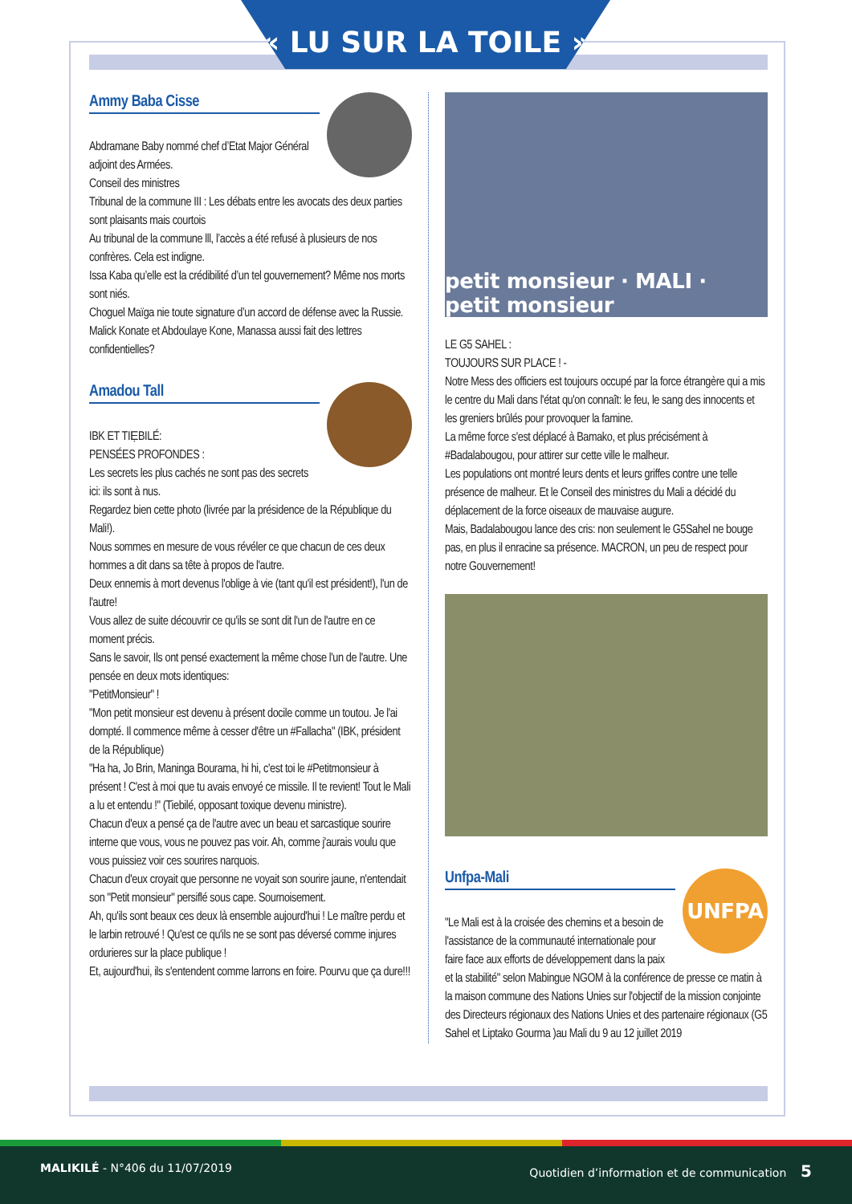« LU SUR LA TOILE »
Ammy Baba Cisse
Abdramane Baby nommé chef d’Etat Major Général adjoint des Armées.
Conseil des ministres
Tribunal de la commune III : Les débats entre les avocats des deux parties sont plaisants mais courtois
Au tribunal de la commune lll, l’accès a été refusé à plusieurs de nos confrères. Cela est indigne.
Issa Kaba qu’elle est la crédibilité d’un tel gouvernement? Même nos morts sont niés.
Choguel Maïga nie toute signature d’un accord de défense avec la Russie.
Malick Konate et Abdoulaye Kone, Manassa aussi fait des lettres confidentielles?
Amadou Tall
IBK ET TIẸBILÉ:
PENSÉES PROFONDES :
Les secrets les plus cachés ne sont pas des secrets ici: ils sont à nus.
Regardez bien cette photo (livrée par la présidence de la République du Mali!).
Nous sommes en mesure de vous révéler ce que chacun de ces deux hommes a dit dans sa tête à propos de l'autre.
Deux ennemis à mort devenus l'oblige à vie (tant qu'il est président!), l'un de l'autre!
Vous allez de suite découvrir ce qu'ils se sont dit l'un de l'autre en ce moment précis.
Sans le savoir, Ils ont pensé exactement la même chose l'un de l'autre. Une pensée en deux mots identiques:
"PetitMonsieur" !
"Mon petit monsieur est devenu à présent docile comme un toutou. Je l'ai dompté. Il commence même à cesser d'être un #Fallacha" (IBK, président de la République)
"Ha ha, Jo Brin, Maninga Bourama, hi hi, c'est toi le #Petitmonsieur à présent ! C'est à moi que tu avais envoyé ce missile. Il te revient! Tout le Mali a lu et entendu !" (Tiebilé, opposant toxique devenu ministre).
Chacun d'eux a pensé ça de l'autre avec un beau et sarcastique sourire interne que vous, vous ne pouvez pas voir. Ah, comme j'aurais voulu que vous puissiez voir ces sourires narquois.
Chacun d'eux croyait que personne ne voyait son sourire jaune, n'entendait son "Petit monsieur" persiflé sous cape. Sournoisement.
Ah, qu'ils sont beaux ces deux là ensemble aujourd'hui ! Le maître perdu et le larbin retrouvé ! Qu'est ce qu'ils ne se sont pas déversé comme injures ordurieres sur la place publique !
Et, aujourd'hui, ils s'entendent comme larrons en foire. Pourvu que ça dure!!!
petit monsieur · MALI · petit monsieur
LE G5 SAHEL :
TOUJOURS SUR PLACE ! -
Notre Mess des officiers est toujours occupé par la force étrangère qui a mis le centre du Mali dans l'état qu'on connaît: le feu, le sang des innocents et les greniers brûlés pour provoquer la famine.
La même force s'est déplacé à Bamako, et plus précisément à #Badalabougou, pour attirer sur cette ville le malheur.
Les populations ont montré leurs dents et leurs griffes contre une telle présence de malheur. Et le Conseil des ministres du Mali a décidé du déplacement de la force oiseaux de mauvaise augure.
Mais, Badalabougou lance des cris: non seulement le G5Sahel ne bouge pas, en plus il enracine sa présence. MACRON, un peu de respect pour notre Gouvernement!
UNFPA
Unfpa-Mali
"Le Mali est à la croisée des chemins et a besoin de l'assistance de la communauté internationale pour faire face aux efforts de développement dans la paix et la stabilité" selon Mabingue NGOM à la conférence de presse ce matin à la maison commune des Nations Unies sur l'objectif de la mission conjointe des Directeurs régionaux des Nations Unies et des partenaire régionaux (G5 Sahel et Liptako Gourma )au Mali du 9 au 12 juillet 2019
MALIKILÉ - N°406 du 11/07/2019 Quotidien d’information et de communication 5